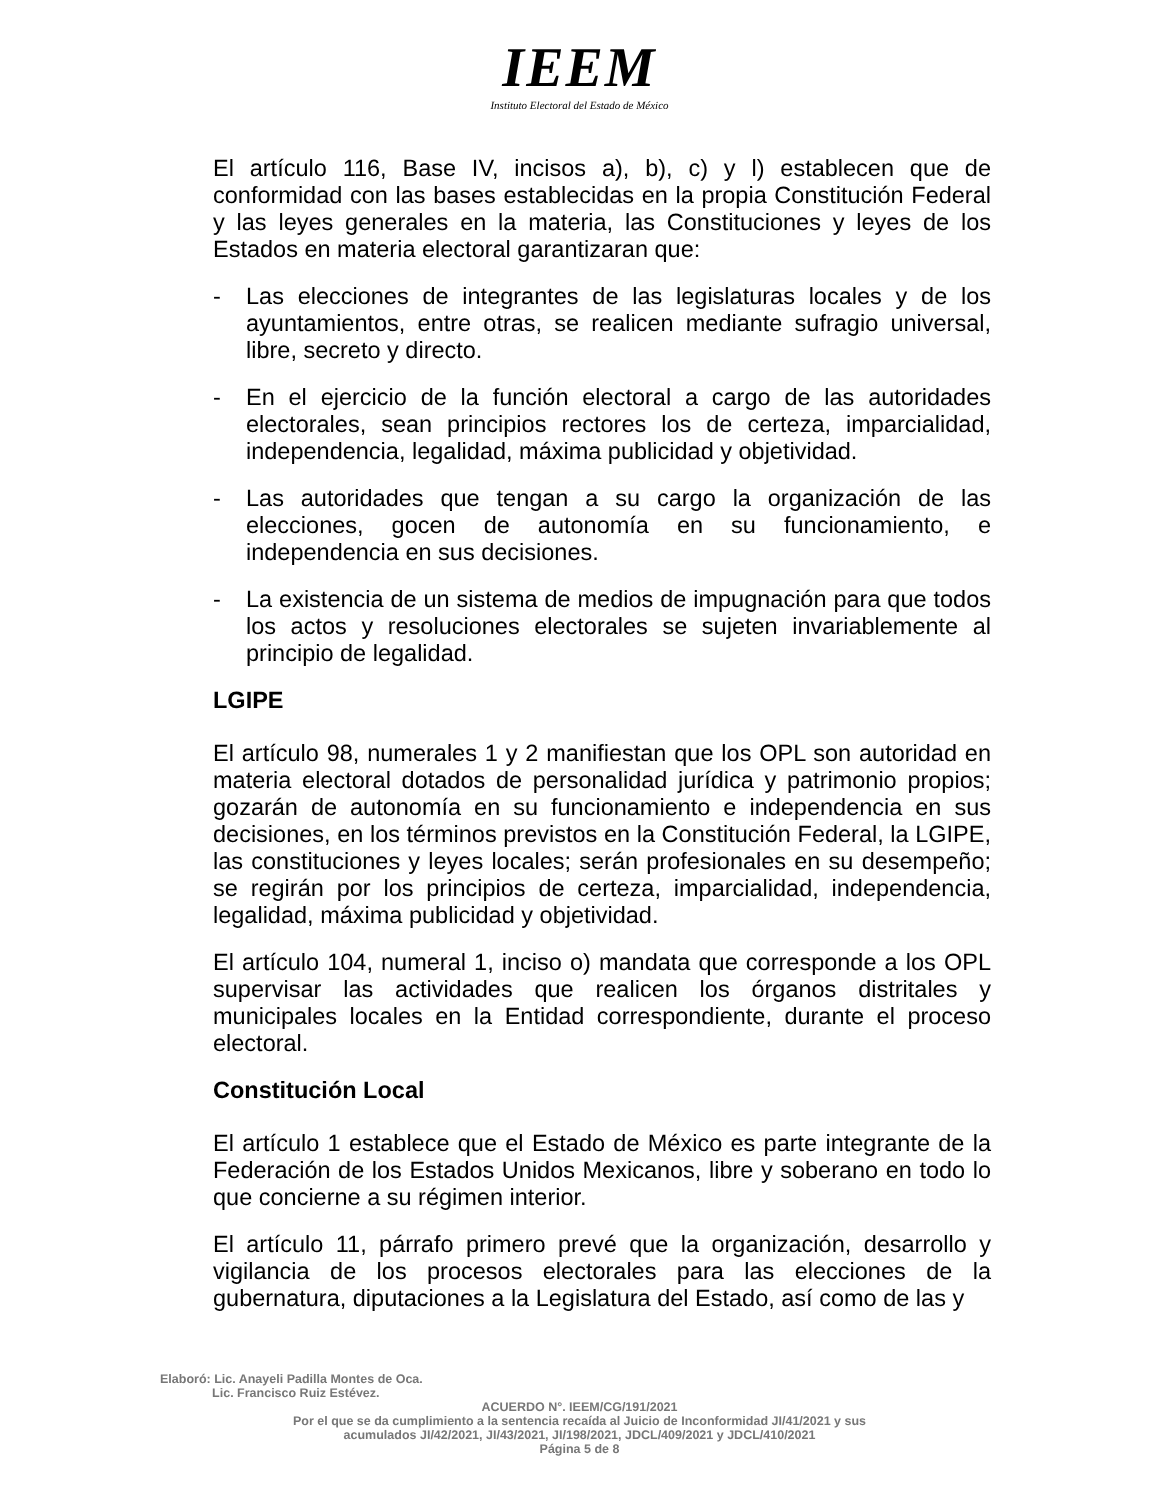IEEM
Instituto Electoral del Estado de México
El artículo 116, Base IV, incisos a), b), c) y l) establecen que de conformidad con las bases establecidas en la propia Constitución Federal y las leyes generales en la materia, las Constituciones y leyes de los Estados en materia electoral garantizaran que:
- Las elecciones de integrantes de las legislaturas locales y de los ayuntamientos, entre otras, se realicen mediante sufragio universal, libre, secreto y directo.
- En el ejercicio de la función electoral a cargo de las autoridades electorales, sean principios rectores los de certeza, imparcialidad, independencia, legalidad, máxima publicidad y objetividad.
- Las autoridades que tengan a su cargo la organización de las elecciones, gocen de autonomía en su funcionamiento, e independencia en sus decisiones.
- La existencia de un sistema de medios de impugnación para que todos los actos y resoluciones electorales se sujeten invariablemente al principio de legalidad.
LGIPE
El artículo 98, numerales 1 y 2 manifiestan que los OPL son autoridad en materia electoral dotados de personalidad jurídica y patrimonio propios; gozarán de autonomía en su funcionamiento e independencia en sus decisiones, en los términos previstos en la Constitución Federal, la LGIPE, las constituciones y leyes locales; serán profesionales en su desempeño; se regirán por los principios de certeza, imparcialidad, independencia, legalidad, máxima publicidad y objetividad.
El artículo 104, numeral 1, inciso o) mandata que corresponde a los OPL supervisar las actividades que realicen los órganos distritales y municipales locales en la Entidad correspondiente, durante el proceso electoral.
Constitución Local
El artículo 1 establece que el Estado de México es parte integrante de la Federación de los Estados Unidos Mexicanos, libre y soberano en todo lo que concierne a su régimen interior.
El artículo 11, párrafo primero prevé que la organización, desarrollo y vigilancia de los procesos electorales para las elecciones de la gubernatura, diputaciones a la Legislatura del Estado, así como de las y
Elaboró: Lic. Anayeli Padilla Montes de Oca.
Lic. Francisco Ruiz Estévez.
ACUERDO N°. IEEM/CG/191/2021
Por el que se da cumplimiento a la sentencia recaída al Juicio de Inconformidad JI/41/2021 y sus
acumulados JI/42/2021, JI/43/2021, JI/198/2021, JDCL/409/2021 y JDCL/410/2021
Página 5 de 8